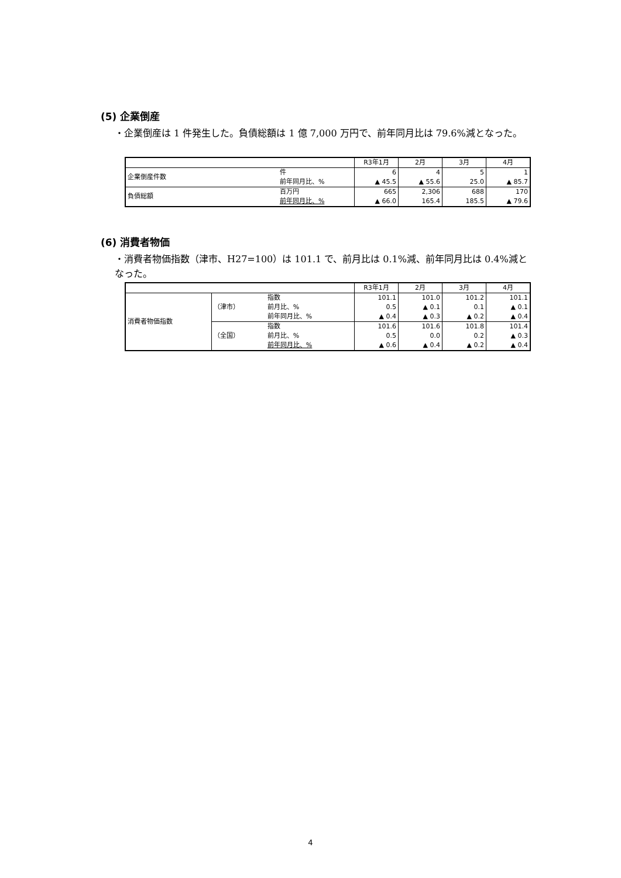(5) 企業倒産
・企業倒産は 1 件発生した。負債総額は 1 億 7,000 万円で、前年同月比は 79.6%減となった。
| | | | R3年1月 | 2月 | 3月 | 4月 |
| 企業倒産件数 | | 件 | 6 | 4 | 5 | 1 |
| | | 前年同月比、% | ▲ 45.5 | ▲ 55.6 | 25.0 | ▲ 85.7 |
| 負債総額 | | 百万円 | 665 | 2,306 | 688 | 170 |
| | | 前年同月比、% | ▲ 66.0 | 165.4 | 185.5 | ▲ 79.6 |
(6) 消費者物価
・消費者物価指数（津市、H27=100）は 101.1 で、前月比は 0.1%減、前年同月比は 0.4%減となった。
| | | | R3年1月 | 2月 | 3月 | 4月 |
| 消費者物価指数 | （津市） | 指数 | 101.1 | 101.0 | 101.2 | 101.1 |
| | | 前月比、% | 0.5 | ▲ 0.1 | 0.1 | ▲ 0.1 |
| | | 前年同月比、% | ▲ 0.4 | ▲ 0.3 | ▲ 0.2 | ▲ 0.4 |
| | （全国） | 指数 | 101.6 | 101.6 | 101.8 | 101.4 |
| | | 前月比、% | 0.5 | 0.0 | 0.2 | ▲ 0.3 |
| | | 前年同月比、% | ▲ 0.6 | ▲ 0.4 | ▲ 0.2 | ▲ 0.4 |
4